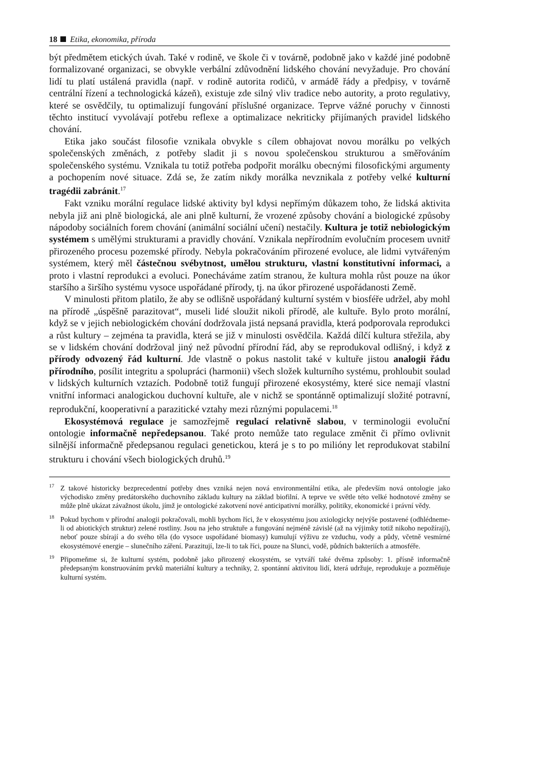18 Etika, ekonomika, příroda
být předmětem etických úvah. Také v rodině, ve škole či v továrně, podobně jako v každé jiné podobně formalizované organizaci, se obvykle verbální zdůvodnění lidského chování nevyžaduje. Pro chování lidí tu platí ustálená pravidla (např. v rodině autorita rodičů, v armádě řády a předpisy, v továrně centrální řízení a technologická kázeň), existuje zde silný vliv tradice nebo autority, a proto regulativy, které se osvědčily, tu optimalizují fungování příslušné organizace. Teprve vážné poruchy v činnosti těchto institucí vyvolávají potřebu reflexe a optimalizace nekriticky přijímaných pravidel lidského chování.
Etika jako součást filosofie vznikala obvykle s cílem obhajovat novou morálku po velkých společenských změnách, z potřeby sladit ji s novou společenskou strukturou a směřováním společenského systému. Vznikala tu totiž potřeba podpořit morálku obecnými filosofickými argumenty a pochopením nové situace. Zdá se, že zatím nikdy morálka nevznikala z potřeby velké kulturní tragédii zabránit.<sup>17</sup>
Fakt vzniku morální regulace lidské aktivity byl kdysi nepřímým důkazem toho, že lidská aktivita nebyla již ani plně biologická, ale ani plně kulturní, že vrozené způsoby chování a biologické způsoby nápodoby sociálních forem chování (animální sociální učení) nestačily. Kultura je totiž nebiologickým systémem s umělými strukturami a pravidly chování. Vznikala nepřírodním evolučním procesem uvnitř přirozeného procesu pozemské přírody. Nebyla pokračováním přirozené evoluce, ale lidmi vytvářeným systémem, který měl částečnou svébytnost, umělou strukturu, vlastní konstitutivní informaci, a proto i vlastní reprodukci a evoluci. Ponecháváme zatím stranou, že kultura mohla růst pouze na úkor staršího a širšího systému vysoce uspořádané přírody, tj. na úkor přirozené uspořádanosti Země.
V minulosti přitom platilo, že aby se odlišně uspořádaný kulturní systém v biosféře udržel, aby mohl na přírodě „úspěšně parazitovat“, museli lidé sloužit nikoli přírodě, ale kultuře. Bylo proto morální, když se v jejich nebiologickém chování dodržovala jistá nepsaná pravidla, která podporovala reprodukci a růst kultury – zejména ta pravidla, která se již v minulosti osvědčila. Každá dílčí kultura střežila, aby se v lidském chování dodržoval jiný než původní přírodní řád, aby se reprodukoval odlišný, i když z přírody odvozený řád kulturní. Jde vlastně o pokus nastolit také v kultuře jistou analogii řádu přírodního, posílit integritu a spolupráci (harmonii) všech složek kulturního systému, prohloubit soulad v lidských kulturních vztazích. Podobně totiž fungují přirozené ekosystémy, které sice nemají vlastní vnitřní informaci analogickou duchovní kultuře, ale v nichž se spontánně optimalizují složité potravní, reprodukční, kooperativní a parazitické vztahy mezi různými populacemi.<sup>18</sup>
Ekosystémová regulace je samozřejmě regulací relativně slabou, v terminologii evoluční ontologie informačně nepředepsanou. Také proto nemůže tato regulace změnit či přímo ovlivnit silnější informačně předepsanou regulaci genetickou, která je s to po milióny let reprodukovat stabilní strukturu i chování všech biologických druhů.<sup>19</sup>
<sup>17</sup> Z takové historicky bezprecedentní potřeby dnes vzniká nejen nová environmentální etika, ale především nová ontologie jako východisko změny predátorského duchovního základu kultury na základ biofilní. A teprve ve světle této velké hodnotové změny se může plně ukázat závažnost úkolu, jímž je ontologické zakotvení nové anticipativní morálky, politiky, ekonomické i právní vědy.
<sup>18</sup> Pokud bychom v přírodní analogii pokračovali, mohli bychom říci, že v ekosystému jsou axiologicky nejvýše postavené (odhlédneme-li od abiotických struktur) zelené rostliny. Jsou na jeho struktuře a fungování nejméně závislé (až na výjimky totiž nikoho nepožírají), neboť pouze sbírají a do svého těla (do vysoce uspořádané biomasy) kumulují výživu ze vzduchu, vody a půdy, včetně vesmírné ekosystémové energie – slunečního záření. Parazitují, lze-li to tak říci, pouze na Slunci, vodě, půdních bakteriích a atmosféře.
<sup>19</sup>Připomeňme si, že kulturní systém, podobně jako přirozený ekosystém, se vytváří také dvěma způsoby: 1. přísně informačně předepsaným konstruováním prvků materiální kultury a techniky, 2. spontánní aktivitou lidí, která udržuje, reprodukuje a pozměňuje kulturní systém.